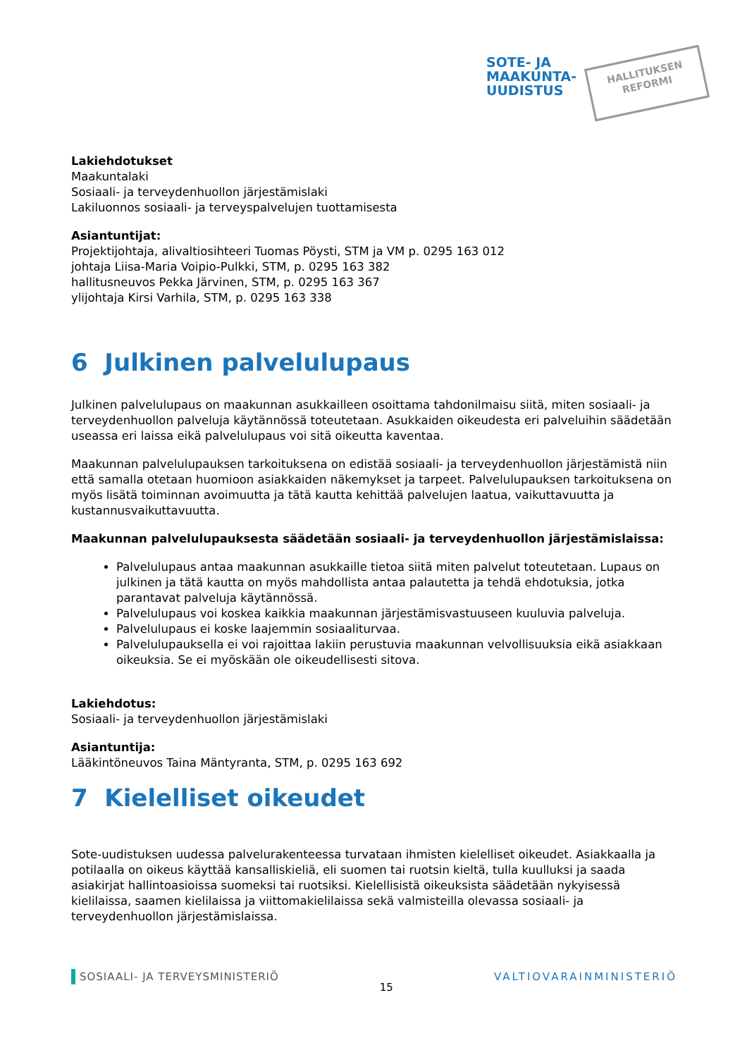SOTE- JA
MAAKUNTA-
UUDISTUS
HALLITUKSEN
REFORMI
Lakiehdotukset
Maakuntalaki
Sosiaali- ja terveydenhuollon järjestämislaki
Lakiluonnos sosiaali- ja terveyspalvelujen tuottamisesta
Asiantuntijat:
Projektijohtaja, alivaltiosihteeri Tuomas Pöysti, STM ja VM p. 0295 163 012
johtaja Liisa-Maria Voipio-Pulkki, STM, p. 0295 163 382
hallitusneuvos Pekka Järvinen, STM, p. 0295 163 367
ylijohtaja Kirsi Varhila, STM, p. 0295 163 338
6 Julkinen palvelulupaus
Julkinen palvelulupaus on maakunnan asukkailleen osoittama tahdonilmaisu siitä, miten sosiaali- ja terveydenhuollon palveluja käytännössä toteutetaan. Asukkaiden oikeudesta eri palveluihin säädetään useassa eri laissa eikä palvelulupaus voi sitä oikeutta kaventaa.
Maakunnan palvelulupauksen tarkoituksena on edistää sosiaali- ja terveydenhuollon järjestämistä niin että samalla otetaan huomioon asiakkaiden näkemykset ja tarpeet. Palvelulupauksen tarkoituksena on myös lisätä toiminnan avoimuutta ja tätä kautta kehittää palvelujen laatua, vaikuttavuutta ja kustannusvaikuttavuutta.
Maakunnan palvelulupauksesta säädetään sosiaali- ja terveydenhuollon järjestämislaissa:
Palvelulupaus antaa maakunnan asukkaille tietoa siitä miten palvelut toteutetaan. Lupaus on julkinen ja tätä kautta on myös mahdollista antaa palautetta ja tehdä ehdotuksia, jotka parantavat palveluja käytännössä.
Palvelulupaus voi koskea kaikkia maakunnan järjestämisvastuuseen kuuluvia palveluja.
Palvelulupaus ei koske laajemmin sosiaaliturvaa.
Palvelulupauksella ei voi rajoittaa lakiin perustuvia maakunnan velvollisuuksia eikä asiakkaan oikeuksia. Se ei myöskään ole oikeudellisesti sitova.
Lakiehdotus:
Sosiaali- ja terveydenhuollon järjestämislaki
Asiantuntija:
Lääkintöneuvos Taina Mäntyranta, STM, p. 0295 163 692
7 Kielelliset oikeudet
Sote-uudistuksen uudessa palvelurakenteessa turvataan ihmisten kielelliset oikeudet. Asiakkaalla ja potilaalla on oikeus käyttää kansalliskieliä, eli suomen tai ruotsin kieltä, tulla kuulluksi ja saada asiakirjat hallintoasioissa suomeksi tai ruotsiksi. Kielellisistä oikeuksista säädetään nykyisessä kielilaissa, saamen kielilaissa ja viittomakielilaissa sekä valmisteilla olevassa sosiaali- ja terveydenhuollon järjestämislaissa.
SOSIAALI- JA TERVEYSMINISTERIÖ 15 VALTIOVARAINMINISTERIÖ